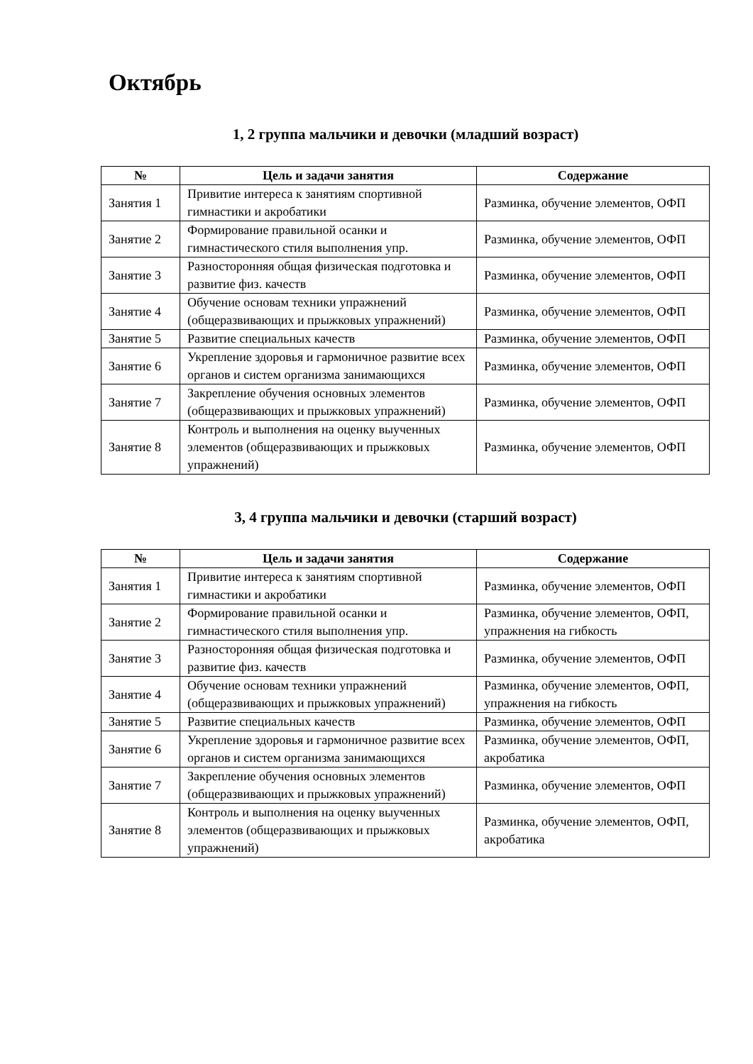Октябрь
1, 2 группа мальчики и девочки (младший возраст)
| № | Цель и задачи занятия | Содержание |
| --- | --- | --- |
| Занятия 1 | Привитие интереса к занятиям спортивной гимнастики и акробатики | Разминка, обучение элементов, ОФП |
| Занятие 2 | Формирование правильной осанки и гимнастического стиля выполнения упр. | Разминка, обучение элементов, ОФП |
| Занятие 3 | Разносторонняя общая физическая подготовка и развитие физ. качеств | Разминка, обучение элементов, ОФП |
| Занятие 4 | Обучение основам техники упражнений (общеразвивающих и прыжковых упражнений) | Разминка, обучение элементов, ОФП |
| Занятие 5 | Развитие специальных качеств | Разминка, обучение элементов, ОФП |
| Занятие 6 | Укрепление здоровья и гармоничное развитие всех органов и систем организма занимающихся | Разминка, обучение элементов, ОФП |
| Занятие 7 | Закрепление обучения основных элементов (общеразвивающих и прыжковых упражнений) | Разминка, обучение элементов, ОФП |
| Занятие 8 | Контроль и выполнения на оценку выученных элементов (общеразвивающих и прыжковых упражнений) | Разминка, обучение элементов, ОФП |
3, 4 группа мальчики и девочки (старший возраст)
| № | Цель и задачи занятия | Содержание |
| --- | --- | --- |
| Занятия 1 | Привитие интереса к занятиям спортивной гимнастики и акробатики | Разминка, обучение элементов, ОФП |
| Занятие 2 | Формирование правильной осанки и гимнастического стиля выполнения упр. | Разминка, обучение элементов, ОФП, упражнения на гибкость |
| Занятие 3 | Разносторонняя общая физическая подготовка и развитие физ. качеств | Разминка, обучение элементов, ОФП |
| Занятие 4 | Обучение основам техники упражнений (общеразвивающих и прыжковых упражнений) | Разминка, обучение элементов, ОФП, упражнения на гибкость |
| Занятие 5 | Развитие специальных качеств | Разминка, обучение элементов, ОФП |
| Занятие 6 | Укрепление здоровья и гармоничное развитие всех органов и систем организма занимающихся | Разминка, обучение элементов, ОФП, акробатика |
| Занятие 7 | Закрепление обучения основных элементов (общеразвивающих и прыжковых упражнений) | Разминка, обучение элементов, ОФП |
| Занятие 8 | Контроль и выполнения на оценку выученных элементов (общеразвивающих и прыжковых упражнений) | Разминка, обучение элементов, ОФП, акробатика |